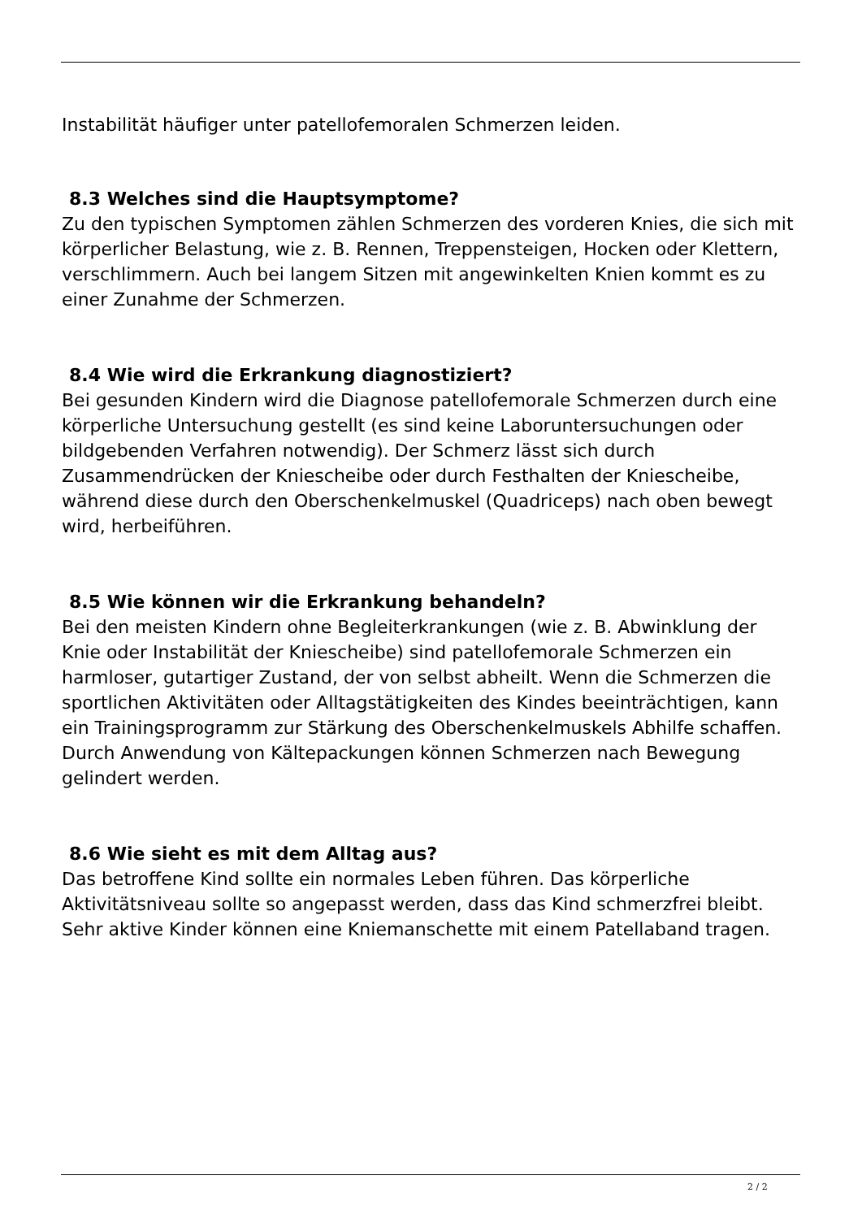Instabilität häufiger unter patellofemoralen Schmerzen leiden.
8.3 Welches sind die Hauptsymptome?
Zu den typischen Symptomen zählen Schmerzen des vorderen Knies, die sich mit körperlicher Belastung, wie z. B. Rennen, Treppensteigen, Hocken oder Klettern, verschlimmern. Auch bei langem Sitzen mit angewinkelten Knien kommt es zu einer Zunahme der Schmerzen.
8.4 Wie wird die Erkrankung diagnostiziert?
Bei gesunden Kindern wird die Diagnose patellofemorale Schmerzen durch eine körperliche Untersuchung gestellt (es sind keine Laboruntersuchungen oder bildgebenden Verfahren notwendig). Der Schmerz lässt sich durch Zusammendrücken der Kniescheibe oder durch Festhalten der Kniescheibe, während diese durch den Oberschenkelmuskel (Quadriceps) nach oben bewegt wird, herbeiführen.
8.5 Wie können wir die Erkrankung behandeln?
Bei den meisten Kindern ohne Begleiterkrankungen (wie z. B. Abwinklung der Knie oder Instabilität der Kniescheibe) sind patellofemorale Schmerzen ein harmloser, gutartiger Zustand, der von selbst abheilt. Wenn die Schmerzen die sportlichen Aktivitäten oder Alltagstätigkeiten des Kindes beeinträchtigen, kann ein Trainingsprogramm zur Stärkung des Oberschenkelmuskels Abhilfe schaffen. Durch Anwendung von Kältepackungen können Schmerzen nach Bewegung gelindert werden.
8.6 Wie sieht es mit dem Alltag aus?
Das betroffene Kind sollte ein normales Leben führen. Das körperliche Aktivitätsniveau sollte so angepasst werden, dass das Kind schmerzfrei bleibt. Sehr aktive Kinder können eine Kniemanschette mit einem Patellaband tragen.
2 / 2